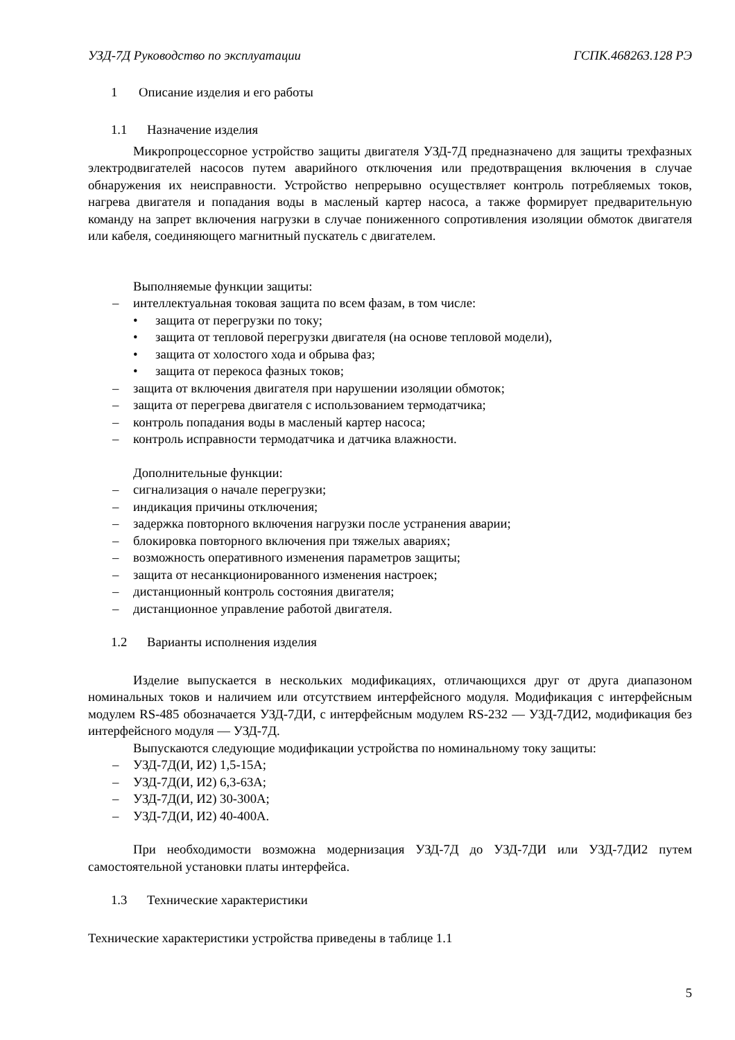УЗД-7Д Руководство по эксплуатации ГСПК.468263.128 РЭ
1 Описание изделия и его работы
1.1 Назначение изделия
Микропроцессорное устройство защиты двигателя УЗД-7Д предназначено для защиты трехфазных электродвигателей насосов путем аварийного отключения или предотвращения включения в случае обнаружения их неисправности. Устройство непрерывно осуществляет контроль потребляемых токов, нагрева двигателя и попадания воды в масленый картер насоса, а также формирует предварительную команду на запрет включения нагрузки в случае пониженного сопротивления изоляции обмоток двигателя или кабеля, соединяющего магнитный пускатель с двигателем.
Выполняемые функции защиты:
– интеллектуальная токовая защита по всем фазам, в том числе:
• защита от перегрузки по току;
• защита от тепловой перегрузки двигателя (на основе тепловой модели),
• защита от холостого хода и обрыва фаз;
• защита от перекоса фазных токов;
– защита от включения двигателя при нарушении изоляции обмоток;
– защита от перегрева двигателя с использованием термодатчика;
– контроль попадания воды в масленый картер насоса;
– контроль исправности термодатчика и датчика влажности.
Дополнительные функции:
– сигнализация о начале перегрузки;
– индикация причины отключения;
– задержка повторного включения нагрузки после устранения аварии;
– блокировка повторного включения при тяжелых авариях;
– возможность оперативного изменения параметров защиты;
– защита от несанкционированного изменения настроек;
– дистанционный контроль состояния двигателя;
– дистанционное управление работой двигателя.
1.2 Варианты исполнения изделия
Изделие выпускается в нескольких модификациях, отличающихся друг от друга диапазоном номинальных токов и наличием или отсутствием интерфейсного модуля. Модификация с интерфейсным модулем RS-485 обозначается УЗД-7ДИ, с интерфейсным модулем RS-232 — УЗД-7ДИ2, модификация без интерфейсного модуля — УЗД-7Д.
Выпускаются следующие модификации устройства по номинальному току защиты:
– УЗД-7Д(И, И2) 1,5-15А;
– УЗД-7Д(И, И2) 6,3-63А;
– УЗД-7Д(И, И2) 30-300А;
– УЗД-7Д(И, И2) 40-400А.
При необходимости возможна модернизация УЗД-7Д до УЗД-7ДИ или УЗД-7ДИ2 путем самостоятельной установки платы интерфейса.
1.3 Технические характеристики
Технические характеристики устройства приведены в таблице 1.1
5